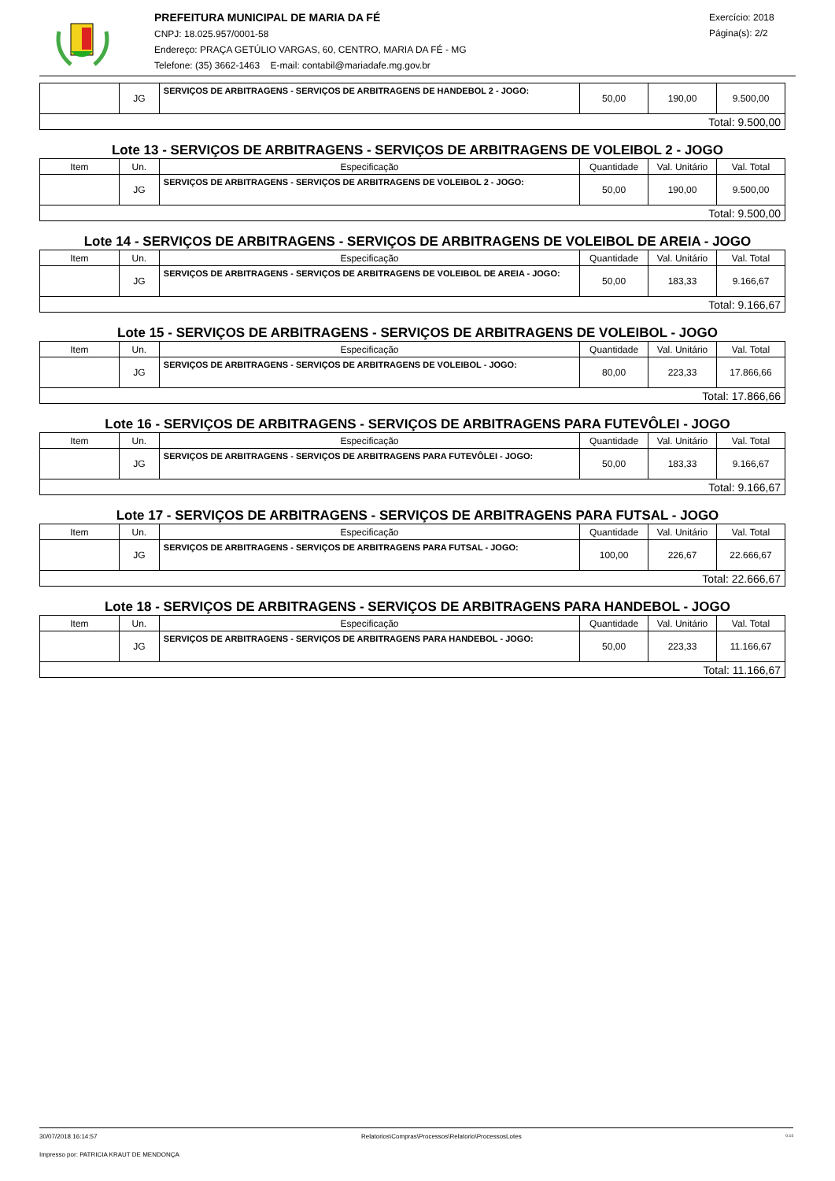PREFEITURA MUNICIPAL DE MARIA DA FÉ
CNPJ: 18.025.957/0001-58
Endereço: PRAÇA GETÚLIO VARGAS, 60, CENTRO, MARIA DA FÉ - MG
Telefone: (35) 3662-1463 E-mail: contabil@mariadafe.mg.gov.br
Exercício: 2018
Página(s): 2/2
| | JG | SERVIÇOS DE ARBITRAGENS - SERVIÇOS DE ARBITRAGENS DE HANDEBOL 2 - JOGO: | 50,00 | 190,00 | 9.500,00 |
| Total: 9.500,00 | | | | | |
Lote 13 - SERVIÇOS DE ARBITRAGENS - SERVIÇOS DE ARBITRAGENS DE VOLEIBOL 2 - JOGO
| Item | Un. | Especificação | Quantidade | Val. Unitário | Val. Total |
| --- | --- | --- | --- | --- | --- |
| | JG | SERVIÇOS DE ARBITRAGENS - SERVIÇOS DE ARBITRAGENS DE VOLEIBOL 2 - JOGO: | 50,00 | 190,00 | 9.500,00 |
| Total: 9.500,00 | | | | | |
Lote 14 - SERVIÇOS DE ARBITRAGENS - SERVIÇOS DE ARBITRAGENS DE VOLEIBOL DE AREIA - JOGO
| Item | Un. | Especificação | Quantidade | Val. Unitário | Val. Total |
| --- | --- | --- | --- | --- | --- |
| | JG | SERVIÇOS DE ARBITRAGENS - SERVIÇOS DE ARBITRAGENS DE VOLEIBOL DE AREIA - JOGO: | 50,00 | 183,33 | 9.166,67 |
| Total: 9.166,67 | | | | | |
Lote 15 - SERVIÇOS DE ARBITRAGENS - SERVIÇOS DE ARBITRAGENS DE VOLEIBOL - JOGO
| Item | Un. | Especificação | Quantidade | Val. Unitário | Val. Total |
| --- | --- | --- | --- | --- | --- |
| | JG | SERVIÇOS DE ARBITRAGENS - SERVIÇOS DE ARBITRAGENS DE VOLEIBOL - JOGO: | 80,00 | 223,33 | 17.866,66 |
| Total: 17.866,66 | | | | | |
Lote 16 - SERVIÇOS DE ARBITRAGENS - SERVIÇOS DE ARBITRAGENS PARA FUTEVÔLEI - JOGO
| Item | Un. | Especificação | Quantidade | Val. Unitário | Val. Total |
| --- | --- | --- | --- | --- | --- |
| | JG | SERVIÇOS DE ARBITRAGENS - SERVIÇOS DE ARBITRAGENS PARA FUTEVÔLEI - JOGO: | 50,00 | 183,33 | 9.166,67 |
| Total: 9.166,67 | | | | | |
Lote 17 - SERVIÇOS DE ARBITRAGENS - SERVIÇOS DE ARBITRAGENS PARA FUTSAL - JOGO
| Item | Un. | Especificação | Quantidade | Val. Unitário | Val. Total |
| --- | --- | --- | --- | --- | --- |
| | JG | SERVIÇOS DE ARBITRAGENS - SERVIÇOS DE ARBITRAGENS PARA FUTSAL - JOGO: | 100,00 | 226,67 | 22.666,67 |
| Total: 22.666,67 | | | | | |
Lote 18 - SERVIÇOS DE ARBITRAGENS - SERVIÇOS DE ARBITRAGENS PARA HANDEBOL - JOGO
| Item | Un. | Especificação | Quantidade | Val. Unitário | Val. Total |
| --- | --- | --- | --- | --- | --- |
| | JG | SERVIÇOS DE ARBITRAGENS - SERVIÇOS DE ARBITRAGENS PARA HANDEBOL - JOGO: | 50,00 | 223,33 | 11.166,67 |
| Total: 11.166,67 | | | | | |
30/07/2018 16:14:57 Relatorios\Compras\Processos\Relatorio\ProcessosLotes 0.14
Impresso por: PATRICIA KRAUT DE MENDONÇA